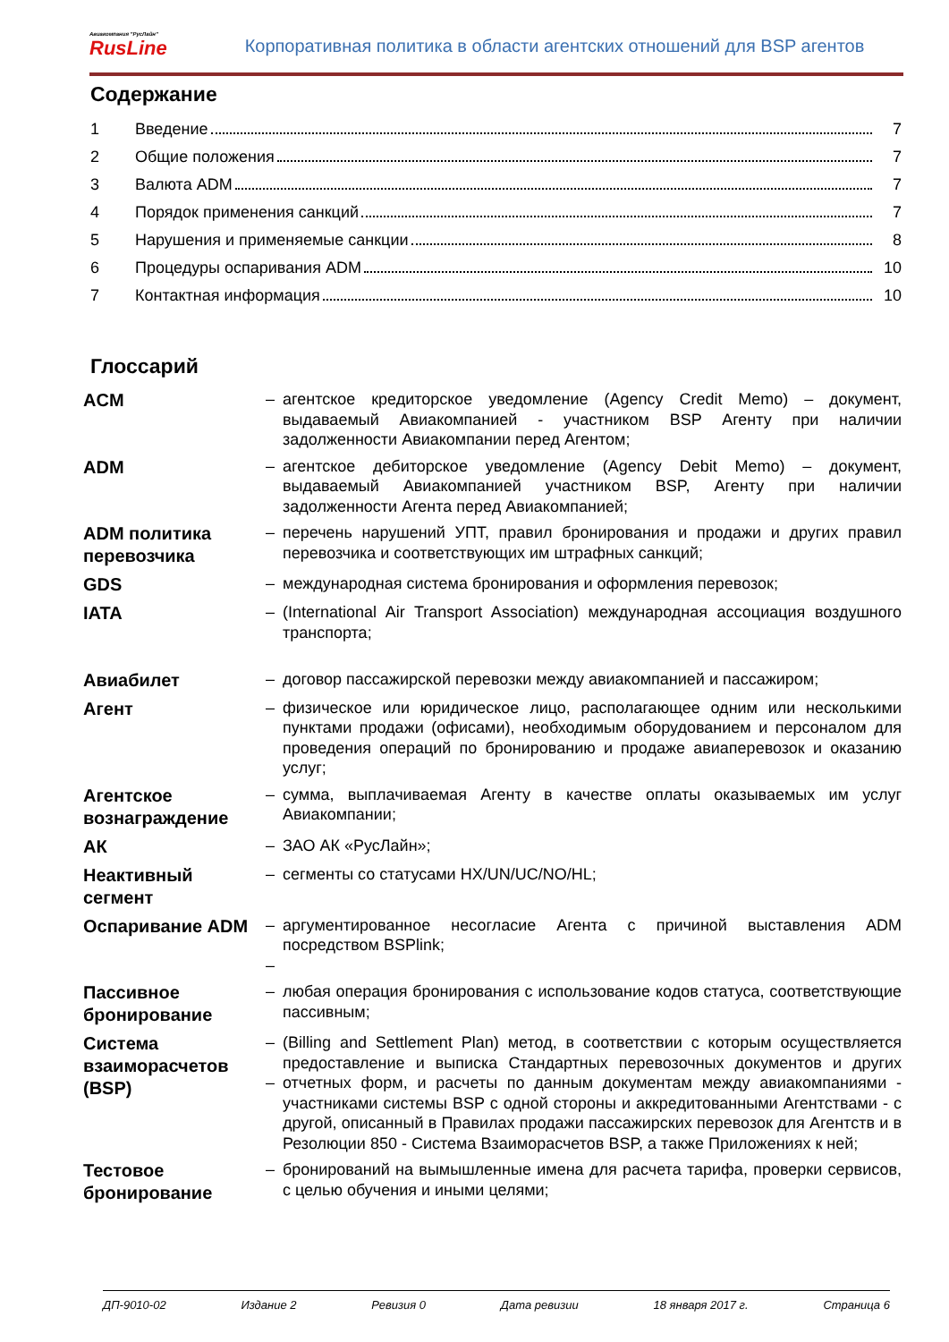Авиакомпания "РусЛайн"
RusLine
Корпоративная политика в области агентских отношений для BSP агентов
Содержание
| 1 | Введение | 7 |
| 2 | Общие положения | 7 |
| 3 | Валюта ADM | 7 |
| 4 | Порядок применения санкций | 7 |
| 5 | Нарушения и применяемые санкции | 8 |
| 6 | Процедуры оспаривания ADM | 10 |
| 7 | Контактная информация | 10 |
Глоссарий
| ACM | – | агентское кредиторское уведомление (Agency Credit Memo) – документ, выдаваемый Авиакомпанией - участником BSP Агенту при наличии задолженности Авиакомпании перед Агентом; |
| ADM | – | агентское дебиторское уведомление (Agency Debit Memo) – документ, выдаваемый Авиакомпанией участником BSP, Агенту при наличии задолженности Агента перед Авиакомпанией; |
| ADM политика перевозчика | – | перечень нарушений УПТ, правил бронирования и продажи и других правил перевозчика и соответствующих им штрафных санкций; |
| GDS | – | международная система бронирования и оформления перевозок; |
| IATA | – | (International Air Transport Association) международная ассоциация воздушного транспорта; |
| Авиабилет | – | договор пассажирской перевозки между авиакомпанией и пассажиром; |
| Агент | – | физическое или юридическое лицо, располагающее одним или несколькими пунктами продажи (офисами), необходимым оборудованием и персоналом для проведения операций по бронированию и продаже авиаперевозок и оказанию услуг; |
| Агентское вознаграждение | – | сумма, выплачиваемая Агенту в качестве оплаты оказываемых им услуг Авиакомпании; |
| АК | – | ЗАО АК «РусЛайн»; |
| Неактивный сегмент | – | сегменты со статусами HX/UN/UC/NO/HL; |
| Оспаривание ADM | – – | аргументированное несогласие Агента с причиной выставления ADM посредством BSPlink; |
| Пассивное бронирование | – | любая операция бронирования с использование кодов статуса, соответствующие пассивным; |
| Система взаиморасчетов (BSP) | – – | (Billing and Settlement Plan) метод, в соответствии с которым осуществляется предоставление и выписка Стандартных перевозочных документов и других отчетных форм, и расчеты по данным документам между авиакомпаниями - участниками системы BSP с одной стороны и аккредитованными Агентствами - с другой, описанный в Правилах продажи пассажирских перевозок для Агентств и в Резолюции 850 - Система Взаиморасчетов BSP, а также Приложениях к ней; |
| Тестовое бронирование | – | бронирований на вымышленные имена для расчета тарифа, проверки сервисов, с целью обучения и иными целями; |
ДП-9010-02 Издание 2 Ревизия 0 Дата ревизии 18 января 2017 г. Страница 6